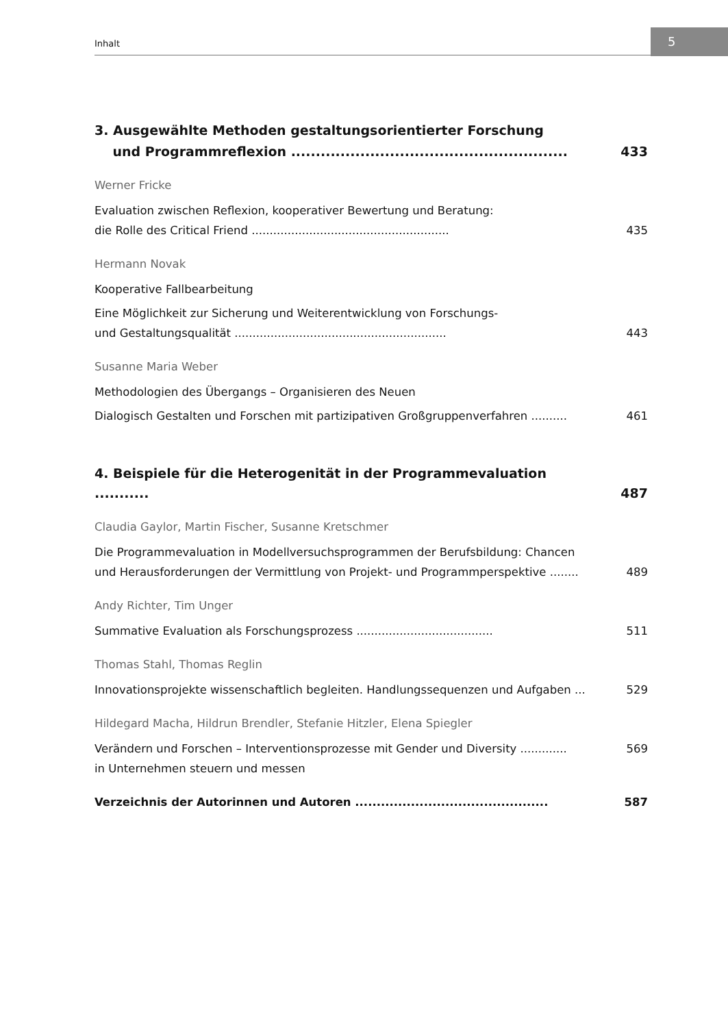Inhalt
5
3. Ausgewählte Methoden gestaltungsorientierter Forschung
und Programmreflexion ........................................................ 433
Werner Fricke
Evaluation zwischen Reflexion, kooperativer Bewertung und Beratung:
die Rolle des Critical Friend ....................................................... 435
Hermann Novak
Kooperative Fallbearbeitung
Eine Möglichkeit zur Sicherung und Weiterentwicklung von Forschungs-
und Gestaltungsqualität ........................................................... 443
Susanne Maria Weber
Methodologien des Übergangs – Organisieren des Neuen
Dialogisch Gestalten und Forschen mit partizipativen Großgruppenverfahren .......... 461
4. Beispiele für die Heterogenität in der Programmevaluation ........... 487
Claudia Gaylor, Martin Fischer, Susanne Kretschmer
Die Programmevaluation in Modellversuchsprogrammen der Berufsbildung: Chancen
und Herausforderungen der Vermittlung von Projekt- und Programmperspektive ........ 489
Andy Richter, Tim Unger
Summative Evaluation als Forschungsprozess ...................................... 511
Thomas Stahl, Thomas Reglin
Innovationsprojekte wissenschaftlich begleiten. Handlungssequenzen und Aufgaben ... 529
Hildegard Macha, Hildrun Brendler, Stefanie Hitzler, Elena Spiegler
Verändern und Forschen – Interventionsprozesse mit Gender und Diversity ............. 569
in Unternehmen steuern und messen
Verzeichnis der Autorinnen und Autoren ............................................. 587